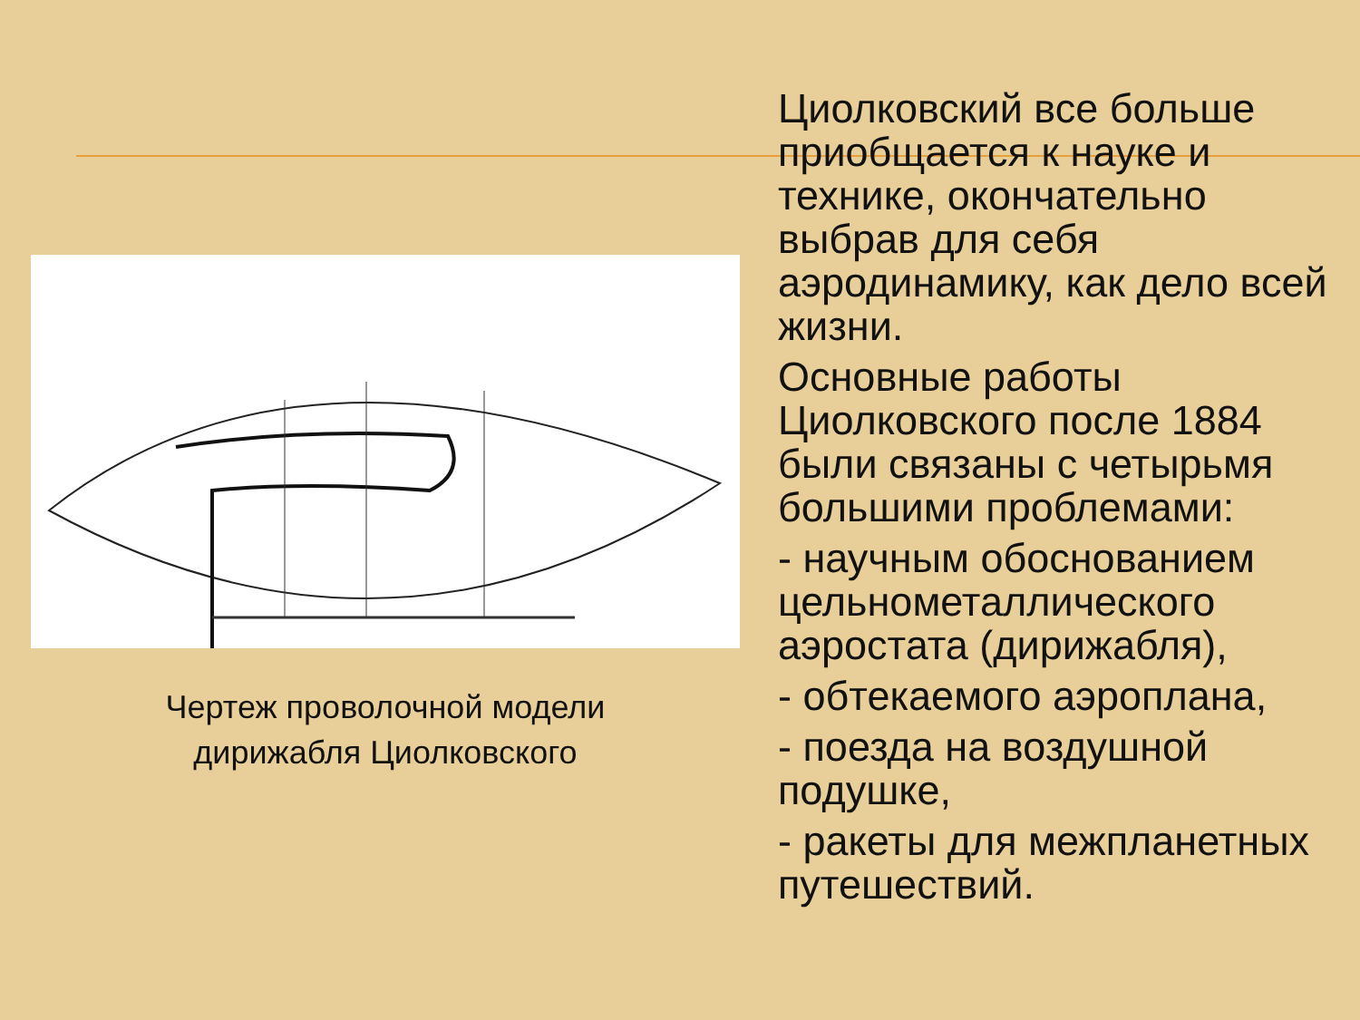Чертеж проволочной модели
дирижабля Циолковского
Циолковский все больше приобщается к науке и технике, окончательно выбрав для себя аэродинамику, как дело всей жизни.
Основные работы Циолковского после 1884 были связаны с четырьмя большими проблемами:
- научным обоснованием цельнометаллического аэростата (дирижабля),
- обтекаемого аэроплана,
- поезда на воздушной подушке,
- ракеты для межпланетных путешествий.